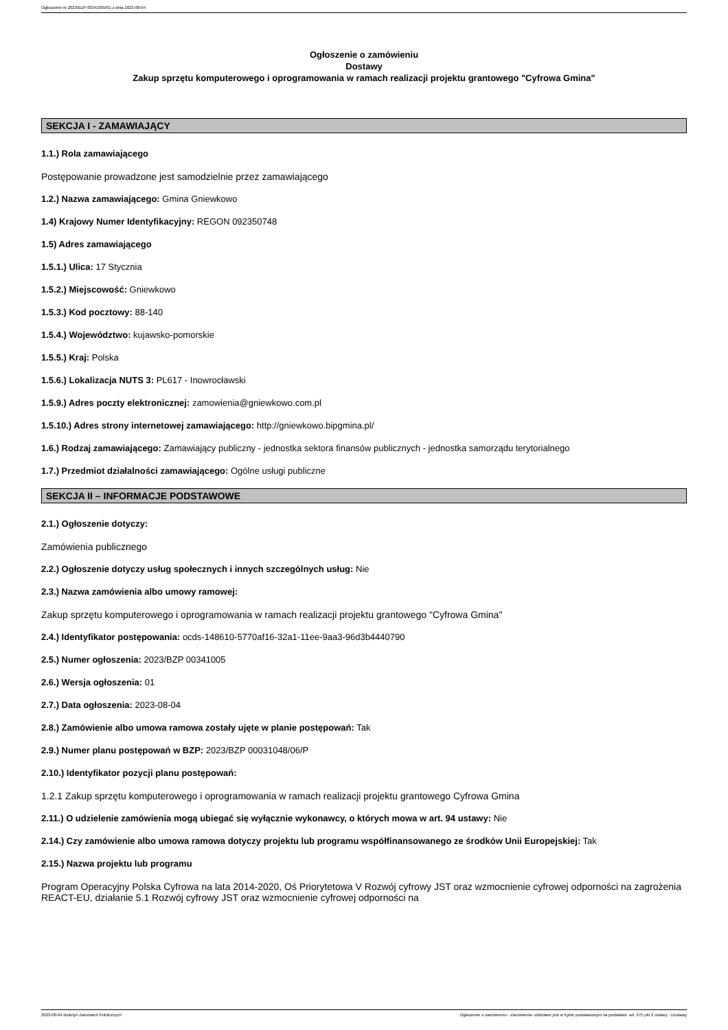Ogłoszenie nr 2023/BZP 00341005/01 z dnia 2023-08-04
Ogłoszenie o zamówieniu
Dostawy
Zakup sprzętu komputerowego i oprogramowania w ramach realizacji projektu grantowego "Cyfrowa Gmina"
SEKCJA I - ZAMAWIAJĄCY
1.1.) Rola zamawiającego
Postępowanie prowadzone jest samodzielnie przez zamawiającego
1.2.) Nazwa zamawiającego: Gmina Gniewkowo
1.4) Krajowy Numer Identyfikacyjny: REGON 092350748
1.5) Adres zamawiającego
1.5.1.) Ulica: 17 Stycznia
1.5.2.) Miejscowość: Gniewkowo
1.5.3.) Kod pocztowy: 88-140
1.5.4.) Województwo: kujawsko-pomorskie
1.5.5.) Kraj: Polska
1.5.6.) Lokalizacja NUTS 3: PL617 - Inowrocławski
1.5.9.) Adres poczty elektronicznej: zamowienia@gniewkowo.com.pl
1.5.10.) Adres strony internetowej zamawiającego: http://gniewkowo.bipgmina.pl/
1.6.) Rodzaj zamawiającego: Zamawiający publiczny - jednostka sektora finansów publicznych - jednostka samorządu terytorialnego
1.7.) Przedmiot działalności zamawiającego: Ogólne usługi publiczne
SEKCJA II – INFORMACJE PODSTAWOWE
2.1.) Ogłoszenie dotyczy:
Zamówienia publicznego
2.2.) Ogłoszenie dotyczy usług społecznych i innych szczególnych usług: Nie
2.3.) Nazwa zamówienia albo umowy ramowej:
Zakup sprzętu komputerowego i oprogramowania w ramach realizacji projektu grantowego "Cyfrowa Gmina"
2.4.) Identyfikator postępowania: ocds-148610-5770af16-32a1-11ee-9aa3-96d3b4440790
2.5.) Numer ogłoszenia: 2023/BZP 00341005
2.6.) Wersja ogłoszenia: 01
2.7.) Data ogłoszenia: 2023-08-04
2.8.) Zamówienie albo umowa ramowa zostały ujęte w planie postępowań: Tak
2.9.) Numer planu postępowań w BZP: 2023/BZP 00031048/06/P
2.10.) Identyfikator pozycji planu postępowań:
1.2.1 Zakup sprzętu komputerowego i oprogramowania w ramach realizacji projektu grantowego Cyfrowa Gmina
2.11.) O udzielenie zamówienia mogą ubiegać się wyłącznie wykonawcy, o których mowa w art. 94 ustawy: Nie
2.14.) Czy zamówienie albo umowa ramowa dotyczy projektu lub programu współfinansowanego ze środków Unii Europejskiej: Tak
2.15.) Nazwa projektu lub programu
Program Operacyjny Polska Cyfrowa na lata 2014-2020, Oś Priorytetowa V Rozwój cyfrowy JST oraz wzmocnienie cyfrowej odporności na zagrożenia REACT-EU, działanie 5.1 Rozwój cyfrowy JST oraz wzmocnienie cyfrowej odporności na
2023-08-04 Biuletyn Zamówień Publicznych Ogłoszenie o zamówieniu - Zamówienie udzielane jest w trybie podstawowym na podstawie: art. 275 pkt 2 ustawy - Dostawy